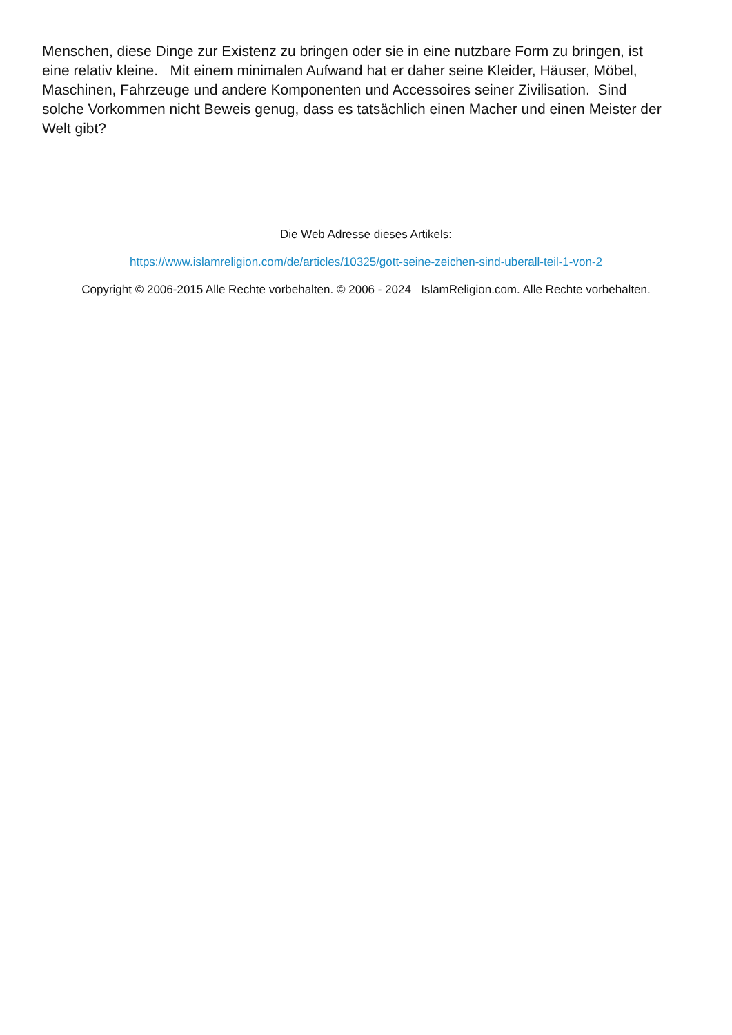Menschen, diese Dinge zur Existenz zu bringen oder sie in eine nutzbare Form zu bringen, ist eine relativ kleine. Mit einem minimalen Aufwand hat er daher seine Kleider, Häuser, Möbel, Maschinen, Fahrzeuge und andere Komponenten und Accessoires seiner Zivilisation. Sind solche Vorkommen nicht Beweis genug, dass es tatsächlich einen Macher und einen Meister der Welt gibt?
Die Web Adresse dieses Artikels:
https://www.islamreligion.com/de/articles/10325/gott-seine-zeichen-sind-uberall-teil-1-von-2
Copyright © 2006-2015 Alle Rechte vorbehalten. © 2006 - 2024 IslamReligion.com. Alle Rechte vorbehalten.